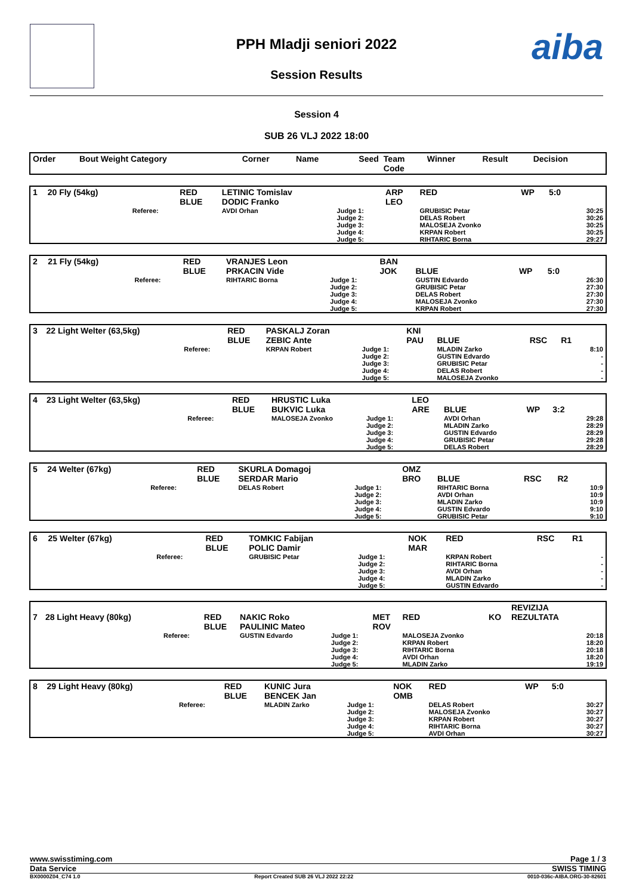PPH Mladji seniori 2022
Session Results
aiba
Session 4
SUB 26 VLJ 2022 18:00
| Order | Bout Weight Category | | Corner | Name | Seed | Team Code | Winner | Result | Decision | |
| --- | --- | --- | --- | --- | --- | --- | --- | --- | --- | --- |
| 1 | 20 Fly (54kg) | | RED BLUE | LETINIC Tomislav DODIC Franko | | ARP LEO | RED | WP | 5:0 | |
| | | Referee: | | AVDI Orhan | Judge 1: Judge 2: Judge 3: Judge 4: Judge 5: | | GRUBISIC Petar DELAS Robert MALOSEJA Zvonko KRPAN Robert RIHTARIC Borna | | | 30:25 30:26 30:25 30:25 29:27 |
| 2 | 21 Fly (54kg) | | RED BLUE | VRANJES Leon PRKACIN Vide | | BAN JOK | BLUE | WP | 5:0 | |
| | | Referee: | | RIHTARIC Borna | Judge 1: Judge 2: Judge 3: Judge 4: Judge 5: | | GUSTIN Edvardo GRUBISIC Petar DELAS Robert MALOSEJA Zvonko KRPAN Robert | | | 26:30 27:30 27:30 27:30 27:30 |
| 3 | 22 Light Welter (63,5kg) | | RED BLUE | PASKALJ Zoran ZEBIC Ante | | KNI PAU | BLUE | RSC | R1 | |
| | | Referee: | | KRPAN Robert | Judge 1: Judge 2: Judge 3: Judge 4: Judge 5: | | MLADIN Zarko GUSTIN Edvardo GRUBISIC Petar DELAS Robert MALOSEJA Zvonko | | | 8:10 - - - - |
| 4 | 23 Light Welter (63,5kg) | | RED BLUE | HRUSTIC Luka BUKVIC Luka | | LEO ARE | BLUE | WP | 3:2 | |
| | | Referee: | | MALOSEJA Zvonko | Judge 1: Judge 2: Judge 3: Judge 4: Judge 5: | | AVDI Orhan MLADIN Zarko GUSTIN Edvardo GRUBISIC Petar DELAS Robert | | | 29:28 28:29 28:29 29:28 28:29 |
| 5 | 24 Welter (67kg) | | RED BLUE | SKURLA Domagoj SERDAR Mario | | OMZ BRO | BLUE | RSC | R2 | |
| | | Referee: | | DELAS Robert | Judge 1: Judge 2: Judge 3: Judge 4: Judge 5: | | RIHTARIC Borna AVDI Orhan MLADIN Zarko GUSTIN Edvardo GRUBISIC Petar | | | 10:9 10:9 10:9 9:10 9:10 |
| 6 | 25 Welter (67kg) | | RED BLUE | TOMKIC Fabijan POLIC Damir | | NOK MAR | RED | RSC | R1 | |
| | | Referee: | | GRUBISIC Petar | Judge 1: Judge 2: Judge 3: Judge 4: Judge 5: | | KRPAN Robert RIHTARIC Borna AVDI Orhan MLADIN Zarko GUSTIN Edvardo | | | - - - - - |
| 7 | 28 Light Heavy (80kg) | | RED BLUE | NAKIC Roko PAULINIC Mateo | | MET ROV | RED | KO | REVIZIJA REZULTATA | |
| | | Referee: | | GUSTIN Edvardo | Judge 1: Judge 2: Judge 3: Judge 4: Judge 5: | | MALOSEJA Zvonko KRPAN Robert RIHTARIC Borna AVDI Orhan MLADIN Zarko | | | 20:18 18:20 20:18 18:20 19:19 |
| 8 | 29 Light Heavy (80kg) | | RED BLUE | KUNIC Jura BENCEK Jan | | NOK OMB | RED | WP | 5:0 | |
| | | Referee: | | MLADIN Zarko | Judge 1: Judge 2: Judge 3: Judge 4: Judge 5: | | DELAS Robert MALOSEJA Zvonko KRPAN Robert RIHTARIC Borna AVDI Orhan | | | 30:27 30:27 30:27 30:27 30:27 |
www.swisstiming.com Page 1 / 3
Data Service SWISS TIMING
BX0000Z04_C74 1.0 Report Created SUB 26 VLJ 2022 22:22 0010-036c-AIBA.ORG-30-82601